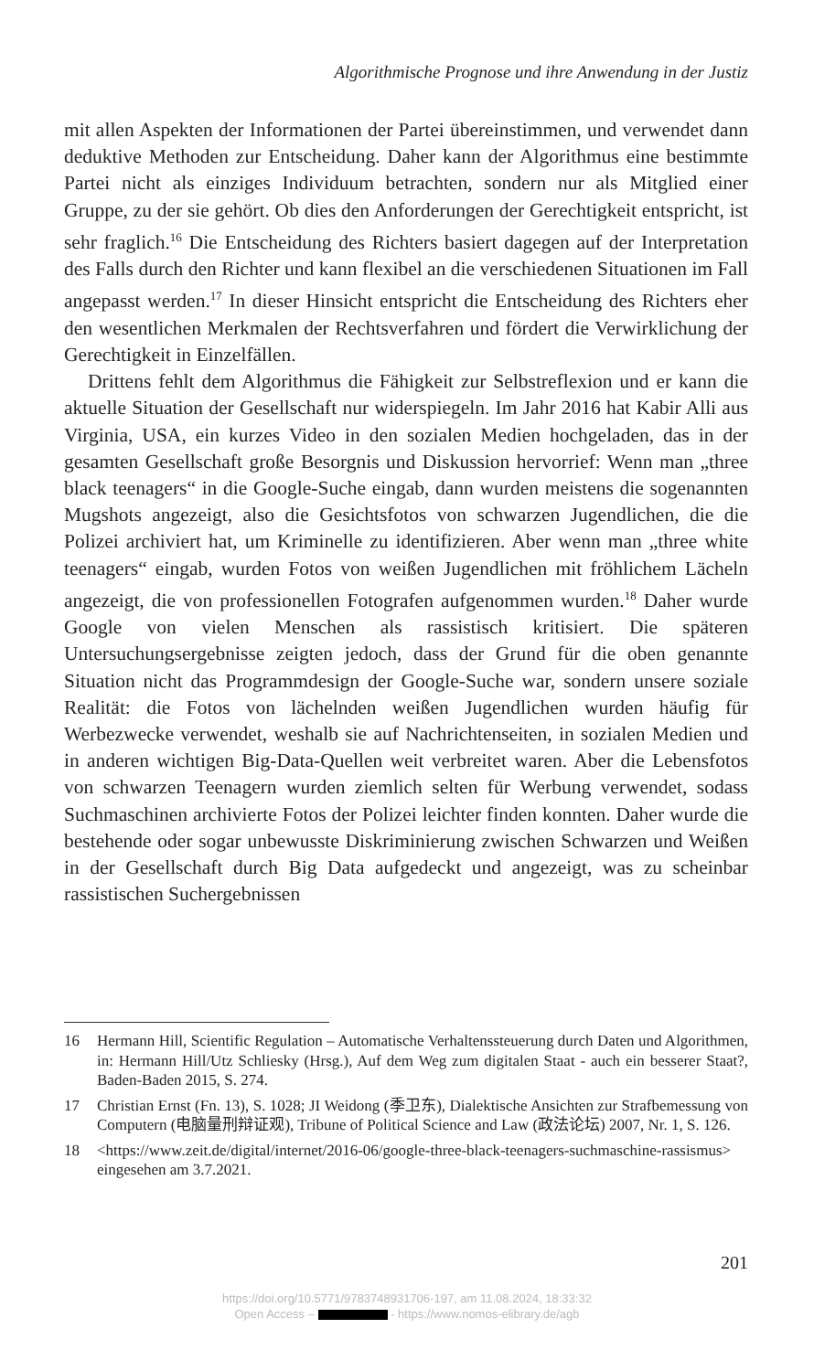Algorithmische Prognose und ihre Anwendung in der Justiz
mit allen Aspekten der Informationen der Partei übereinstimmen, und verwendet dann deduktive Methoden zur Entscheidung. Daher kann der Algorithmus eine bestimmte Partei nicht als einziges Individuum betrachten, sondern nur als Mitglied einer Gruppe, zu der sie gehört. Ob dies den Anforderungen der Gerechtigkeit entspricht, ist sehr fraglich.<sup>16</sup> Die Entscheidung des Richters basiert dagegen auf der Interpretation des Falls durch den Richter und kann flexibel an die verschiedenen Situationen im Fall angepasst werden.<sup>17</sup> In dieser Hinsicht entspricht die Entscheidung des Richters eher den wesentlichen Merkmalen der Rechtsverfahren und fördert die Verwirklichung der Gerechtigkeit in Einzelfällen.
Drittens fehlt dem Algorithmus die Fähigkeit zur Selbstreflexion und er kann die aktuelle Situation der Gesellschaft nur widerspiegeln. Im Jahr 2016 hat Kabir Alli aus Virginia, USA, ein kurzes Video in den sozialen Medien hochgeladen, das in der gesamten Gesellschaft große Besorgnis und Diskussion hervorrief: Wenn man „three black teenagers“ in die Google-Suche eingab, dann wurden meistens die sogenannten Mugshots angezeigt, also die Gesichtsfotos von schwarzen Jugendlichen, die die Polizei archiviert hat, um Kriminelle zu identifizieren. Aber wenn man „three white teenagers“ eingab, wurden Fotos von weißen Jugendlichen mit fröhlichem Lächeln angezeigt, die von professionellen Fotografen aufgenommen wurden.<sup>18</sup> Daher wurde Google von vielen Menschen als rassistisch kritisiert. Die späteren Untersuchungsergebnisse zeigten jedoch, dass der Grund für die oben genannte Situation nicht das Programmdesign der Google-Suche war, sondern unsere soziale Realität: die Fotos von lächelnden weißen Jugendlichen wurden häufig für Werbezwecke verwendet, weshalb sie auf Nachrichtenseiten, in sozialen Medien und in anderen wichtigen Big-Data-Quellen weit verbreitet waren. Aber die Lebensfotos von schwarzen Teenagern wurden ziemlich selten für Werbung verwendet, sodass Suchmaschinen archivierte Fotos der Polizei leichter finden konnten. Daher wurde die bestehende oder sogar unbewusste Diskriminierung zwischen Schwarzen und Weißen in der Gesellschaft durch Big Data aufgedeckt und angezeigt, was zu scheinbar rassistischen Suchergebnissen
16 Hermann Hill, Scientific Regulation – Automatische Verhaltenssteuerung durch Daten und Algorithmen, in: Hermann Hill/Utz Schliesky (Hrsg.), Auf dem Weg zum digitalen Staat - auch ein besserer Staat?, Baden-Baden 2015, S. 274.
17 Christian Ernst (Fn. 13), S. 1028; JI Weidong (季卫东), Dialektische Ansichten zur Strafbemessung von Computern (电脑量刑辩证观), Tribune of Political Science and Law (政法论坛) 2007, Nr. 1, S. 126.
18 <https://www.zeit.de/digital/internet/2016-06/google-three-black-teenagers-suchmaschine-rassismus> eingesehen am 3.7.2021.
201
https://doi.org/10.5771/9783748931706-197, am 11.08.2024, 18:33:32
Open Access – - https://www.nomos-elibrary.de/agb